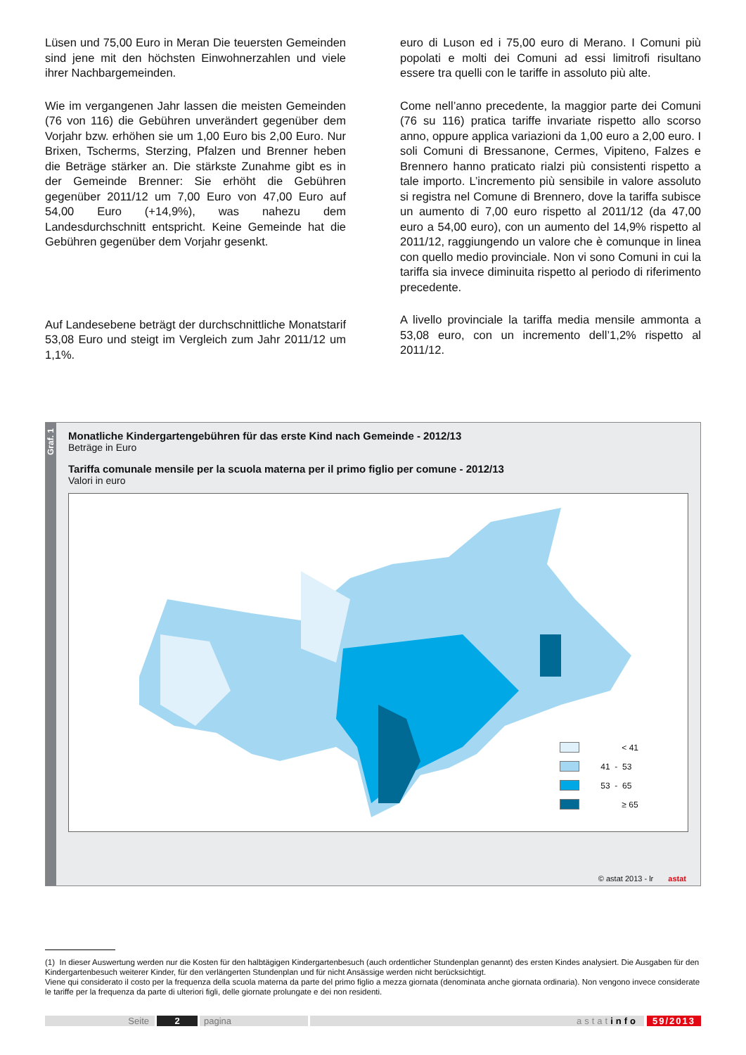Lüsen und 75,00 Euro in Meran Die teuersten Gemeinden sind jene mit den höchsten Einwohnerzahlen und viele ihrer Nachbargemeinden.
Wie im vergangenen Jahr lassen die meisten Gemeinden (76 von 116) die Gebühren unverändert gegenüber dem Vorjahr bzw. erhöhen sie um 1,00 Euro bis 2,00 Euro. Nur Brixen, Tscherms, Sterzing, Pfalzen und Brenner heben die Beträge stärker an. Die stärkste Zunahme gibt es in der Gemeinde Brenner: Sie erhöht die Gebühren gegenüber 2011/12 um 7,00 Euro von 47,00 Euro auf 54,00 Euro (+14,9%), was nahezu dem Landesdurchschnitt entspricht. Keine Gemeinde hat die Gebühren gegenüber dem Vorjahr gesenkt.
Auf Landesebene beträgt der durchschnittliche Monatstarif 53,08 Euro und steigt im Vergleich zum Jahr 2011/12 um 1,1%.
euro di Luson ed i 75,00 euro di Merano. I Comuni più popolati e molti dei Comuni ad essi limitrofi risultano essere tra quelli con le tariffe in assoluto più alte.
Come nell’anno precedente, la maggior parte dei Comuni (76 su 116) pratica tariffe invariate rispetto allo scorso anno, oppure applica variazioni da 1,00 euro a 2,00 euro. I soli Comuni di Bressanone, Cermes, Vipiteno, Falzes e Brennero hanno praticato rialzi più consistenti rispetto a tale importo. L’incremento più sensibile in valore assoluto si registra nel Comune di Brennero, dove la tariffa subisce un aumento di 7,00 euro rispetto al 2011/12 (da 47,00 euro a 54,00 euro), con un aumento del 14,9% rispetto al 2011/12, raggiungendo un valore che è comunque in linea con quello medio provinciale. Non vi sono Comuni in cui la tariffa sia invece diminuita rispetto al periodo di riferimento precedente.
A livello provinciale la tariffa media mensile ammonta a 53,08 euro, con un incremento dell’1,2% rispetto al 2011/12.
Graf. 1
Monatliche Kindergartengebühren für das erste Kind nach Gemeinde - 2012/13
Beträge in Euro
Tariffa comunale mensile per la scuola materna per il primo figlio per comune - 2012/13
Valori in euro
< 41
41 - 53
53 - 65
≥ 65
© astat 2013 - lr astat
(1) In dieser Auswertung werden nur die Kosten für den halbtägigen Kindergartenbesuch (auch ordentlicher Stundenplan genannt) des ersten Kindes analysiert. Die Ausgaben für den Kindergartenbesuch weiterer Kinder, für den verlängerten Stundenplan und für nicht Ansässige werden nicht berücksichtigt.
Viene qui considerato il costo per la frequenza della scuola materna da parte del primo figlio a mezza giornata (denominata anche giornata ordinaria). Non vengono invece considerate le tariffe per la frequenza da parte di ulteriori figli, delle giornate prolungate e dei non residenti.
Seite 2 pagina astatinfo 59/2013